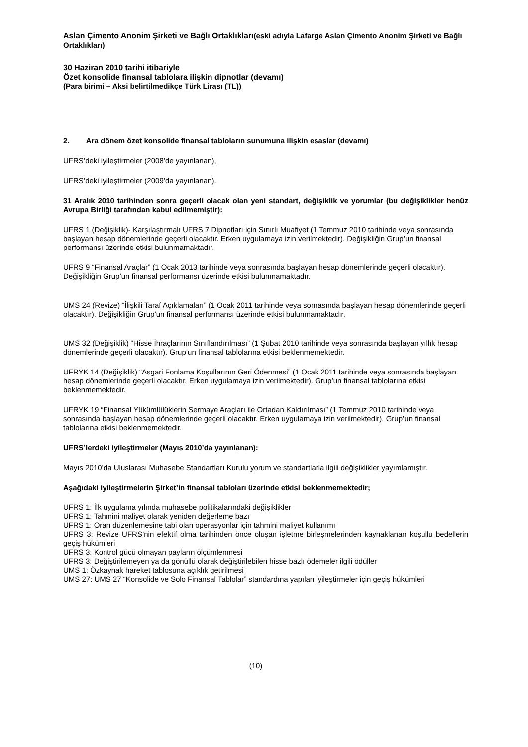Aslan Çimento Anonim Şirketi ve Bağlı Ortaklıkları(eski adıyla Lafarge Aslan Çimento Anonim Şirketi ve Bağlı Ortaklıkları)
30 Haziran 2010 tarihi itibariyle
Özet konsolide finansal tablolara ilişkin dipnotlar (devamı)
(Para birimi – Aksi belirtilmedikçe Türk Lirası (TL))
2. Ara dönem özet konsolide finansal tabloların sunumuna ilişkin esaslar (devamı)
UFRS’deki iyileştirmeler (2008’de yayınlanan),
UFRS’deki iyileştirmeler (2009’da yayınlanan).
31 Aralık 2010 tarihinden sonra geçerli olacak olan yeni standart, değişiklik ve yorumlar (bu değişiklikler henüz Avrupa Birliği tarafından kabul edilmemiştir):
UFRS 1 (Değişiklik)- Karşılaştırmalı UFRS 7 Dipnotları için Sınırlı Muafiyet (1 Temmuz 2010 tarihinde veya sonrasında başlayan hesap dönemlerinde geçerli olacaktır. Erken uygulamaya izin verilmektedir). Değişikliğin Grup’un finansal performansı üzerinde etkisi bulunmamaktadır.
UFRS 9 “Finansal Araçlar” (1 Ocak 2013 tarihinde veya sonrasında başlayan hesap dönemlerinde geçerli olacaktır). Değişikliğin Grup’un finansal performansı üzerinde etkisi bulunmamaktadır.
UMS 24 (Revize) “İlişkili Taraf Açıklamaları” (1 Ocak 2011 tarihinde veya sonrasında başlayan hesap dönemlerinde geçerli olacaktır). Değişikliğin Grup’un finansal performansı üzerinde etkisi bulunmamaktadır.
UMS 32 (Değişiklik) “Hisse İhraçlarının Sınıflandırılması” (1 Şubat 2010 tarihinde veya sonrasında başlayan yıllık hesap dönemlerinde geçerli olacaktır). Grup’un finansal tablolarına etkisi beklenmemektedir.
UFRYK 14 (Değişiklik) “Asgari Fonlama Koşullarının Geri Ödenmesi” (1 Ocak 2011 tarihinde veya sonrasında başlayan hesap dönemlerinde geçerli olacaktır. Erken uygulamaya izin verilmektedir). Grup’un finansal tablolarına etkisi beklenmemektedir.
UFRYK 19 “Finansal Yükümlülüklerin Sermaye Araçları ile Ortadan Kaldırılması” (1 Temmuz 2010 tarihinde veya sonrasında başlayan hesap dönemlerinde geçerli olacaktır. Erken uygulamaya izin verilmektedir). Grup’un finansal tablolarına etkisi beklenmemektedir.
UFRS’lerdeki iyileştirmeler (Mayıs 2010’da yayınlanan):
Mayıs 2010’da Uluslarası Muhasebe Standartları Kurulu yorum ve standartlarla ilgili değişiklikler yayımlamıştır.
Aşağıdaki iyileştirmelerin Şirket’in finansal tabloları üzerinde etkisi beklenmemektedir;
UFRS 1: İlk uygulama yılında muhasebe politikalarındaki değişiklikler
UFRS 1: Tahmini maliyet olarak yeniden değerleme bazı
UFRS 1: Oran düzenlemesine tabi olan operasyonlar için tahmini maliyet kullanımı
UFRS 3: Revize UFRS’nin efektif olma tarihinden önce oluşan işletme birleşmelerinden kaynaklanan koşullu bedellerin geçiş hükümleri
UFRS 3: Kontrol gücü olmayan payların ölçümlenmesi
UFRS 3: Değiştirilemeyen ya da gönüllü olarak değiştirilebilen hisse bazlı ödemeler ilgili ödüller
UMS 1: Özkaynak hareket tablosuna açıklık getirilmesi
UMS 27: UMS 27 “Konsolide ve Solo Finansal Tablolar” standardına yapılan iyileştirmeler için geçiş hükümleri
(10)